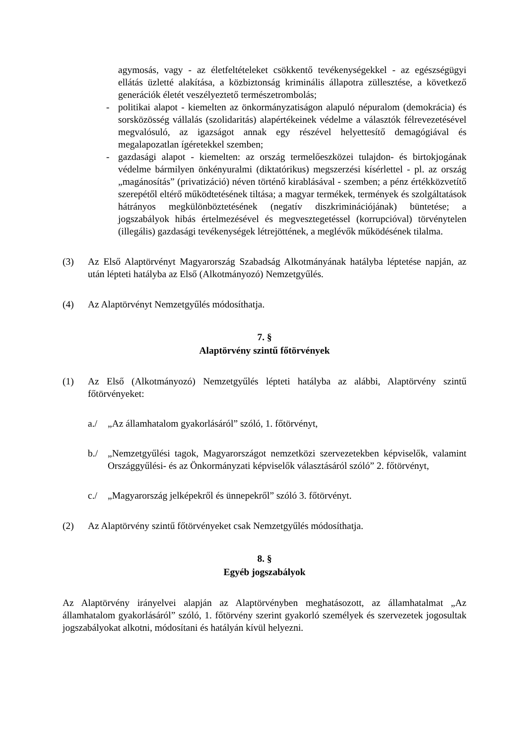agymosás, vagy - az életfeltételeket csökkentő tevékenységekkel - az egészségügyi ellátás üzletté alakítása, a közbiztonság kriminális állapotra züllesztése, a következő generációk életét veszélyeztető természetrombolás;
- politikai alapot - kiemelten az önkormányzatiságon alapuló népuralom (demokrácia) és sorsközösség vállalás (szolidaritás) alapértékeinek védelme a választók félrevezetésével megvalósuló, az igazságot annak egy részével helyettesítő demagógiával és megalapozatlan ígéretekkel szemben;
- gazdasági alapot - kiemelten: az ország termelőeszközei tulajdon- és birtokjogának védelme bármilyen önkényuralmi (diktatórikus) megszerzési kísérlettel - pl. az ország „magánosítás” (privatizáció) néven történő kirablásával - szemben; a pénz értékközvetítő szerepétől eltérő működtetésének tiltása; a magyar termékek, termények és szolgáltatások hátrányos megkülönböztetésének (negatív diszkriminációjának) büntetése; a jogszabályok hibás értelmezésével és megvesztegetéssel (korrupcióval) törvénytelen (illegális) gazdasági tevékenységek létrejöttének, a meglévők működésének tilalma.
(3) Az Első Alaptörvényt Magyarország Szabadság Alkotmányának hatályba léptetése napján, az után lépteti hatályba az Első (Alkotmányozó) Nemzetgyűlés.
(4) Az Alaptörvényt Nemzetgyűlés módosíthatja.
7. §
Alaptörvény szintű főtörvények
(1) Az Első (Alkotmányozó) Nemzetgyűlés lépteti hatályba az alábbi, Alaptörvény szintű főtörvényeket:
a./ „Az államhatalom gyakorlásáról” szóló, 1. főtörvényt,
b./ „Nemzetgyűlési tagok, Magyarországot nemzetközi szervezetekben képviselők, valamint Országgyűlési- és az Önkormányzati képviselők választásáról szóló” 2. főtörvényt,
c./ „Magyarország jelképekről és ünnepekről” szóló 3. főtörvényt.
(2) Az Alaptörvény szintű főtörvényeket csak Nemzetgyűlés módosíthatja.
8. §
Egyéb jogszabályok
Az Alaptörvény irányelvei alapján az Alaptörvényben meghatásozott, az államhatalmat „Az államhatalom gyakorlásáról” szóló, 1. főtörvény szerint gyakorló személyek és szervezetek jogosultak jogszabályokat alkotni, módosítani és hatályán kívül helyezni.